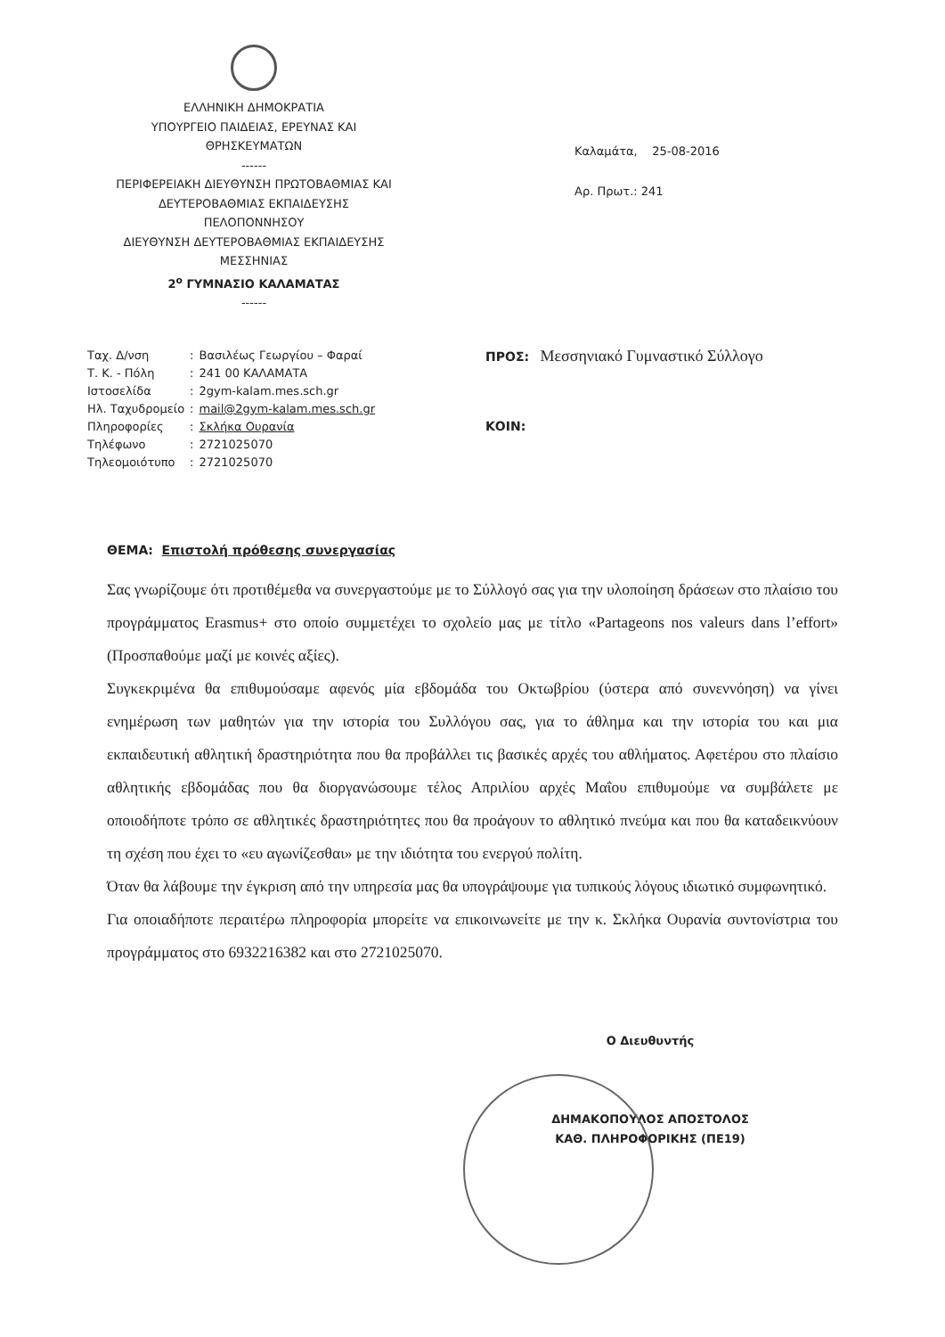ΕΛΛΗΝΙΚΗ ΔΗΜΟΚΡΑΤΙΑ
ΥΠΟΥΡΓΕΙΟ ΠΑΙΔΕΙΑΣ, ΕΡΕΥΝΑΣ ΚΑΙ
ΘΡΗΣΚΕΥΜΑΤΩΝ
------
ΠΕΡΙΦΕΡΕΙΑΚΗ ΔΙΕΥΘΥΝΣΗ ΠΡΩΤΟΒΑΘΜΙΑΣ ΚΑΙ
ΔΕΥΤΕΡΟΒΑΘΜΙΑΣ ΕΚΠΑΙΔΕΥΣΗΣ
ΠΕΛΟΠΟΝΝΗΣΟΥ
ΔΙΕΥΘΥΝΣΗ ΔΕΥΤΕΡΟΒΑΘΜΙΑΣ ΕΚΠΑΙΔΕΥΣΗΣ
ΜΕΣΣΗΝΙΑΣ
2<sup>ο</sup> ΓΥΜΝΑΣΙΟ ΚΑΛΑΜΑΤΑΣ
------
Καλαμάτα, 25-08-2016
Αρ. Πρωτ.: 241
| Ταχ. Δ/νση | : | Βασιλέως Γεωργίου – Φαραί |
| Τ. Κ. - Πόλη | : | 241 00 ΚΑΛΑΜΑΤΑ |
| Ιστοσελίδα | : | 2gym-kalam.mes.sch.gr |
| Ηλ. Ταχυδρομείο | : | mail@2gym-kalam.mes.sch.gr |
| Πληροφορίες | : | Σκλήκα Ουρανία |
| Τηλέφωνο | : | 2721025070 |
| Τηλεομοιότυπο | : | 2721025070 |
ΠΡΟΣ: Μεσσηνιακό Γυμναστικό Σύλλογο
ΚΟΙΝ:
ΘΕΜΑ: Επιστολή πρόθεσης συνεργασίας
Σας γνωρίζουμε ότι προτιθέμεθα να συνεργαστούμε με το Σύλλογό σας για την υλοποίηση δράσεων στο πλαίσιο του προγράμματος Erasmus+ στο οποίο συμμετέχει το σχολείο μας με τίτλο «Partageons nos valeurs dans l’effort» (Προσπαθούμε μαζί με κοινές αξίες).
Συγκεκριμένα θα επιθυμούσαμε αφενός μία εβδομάδα του Οκτωβρίου (ύστερα από συνεννόηση) να γίνει ενημέρωση των μαθητών για την ιστορία του Συλλόγου σας, για το άθλημα και την ιστορία του και μια εκπαιδευτική αθλητική δραστηριότητα που θα προβάλλει τις βασικές αρχές του αθλήματος. Αφετέρου στο πλαίσιο αθλητικής εβδομάδας που θα διοργανώσουμε τέλος Απριλίου αρχές Μαΐου επιθυμούμε να συμβάλετε με οποιοδήποτε τρόπο σε αθλητικές δραστηριότητες που θα προάγουν το αθλητικό πνεύμα και που θα καταδεικνύουν τη σχέση που έχει το «ευ αγωνίζεσθαι» με την ιδιότητα του ενεργού πολίτη.
Όταν θα λάβουμε την έγκριση από την υπηρεσία μας θα υπογράψουμε για τυπικούς λόγους ιδιωτικό συμφωνητικό.
Για οποιαδήποτε περαιτέρω πληροφορία μπορείτε να επικοινωνείτε με την κ. Σκλήκα Ουρανία συντονίστρια του προγράμματος στο 6932216382 και στο 2721025070.
Ο Διευθυντής
ΔΗΜΑΚΟΠΟΥΛΟΣ ΑΠΟΣΤΟΛΟΣ
ΚΑΘ. ΠΛΗΡΟΦΟΡΙΚΗΣ (ΠΕ19)